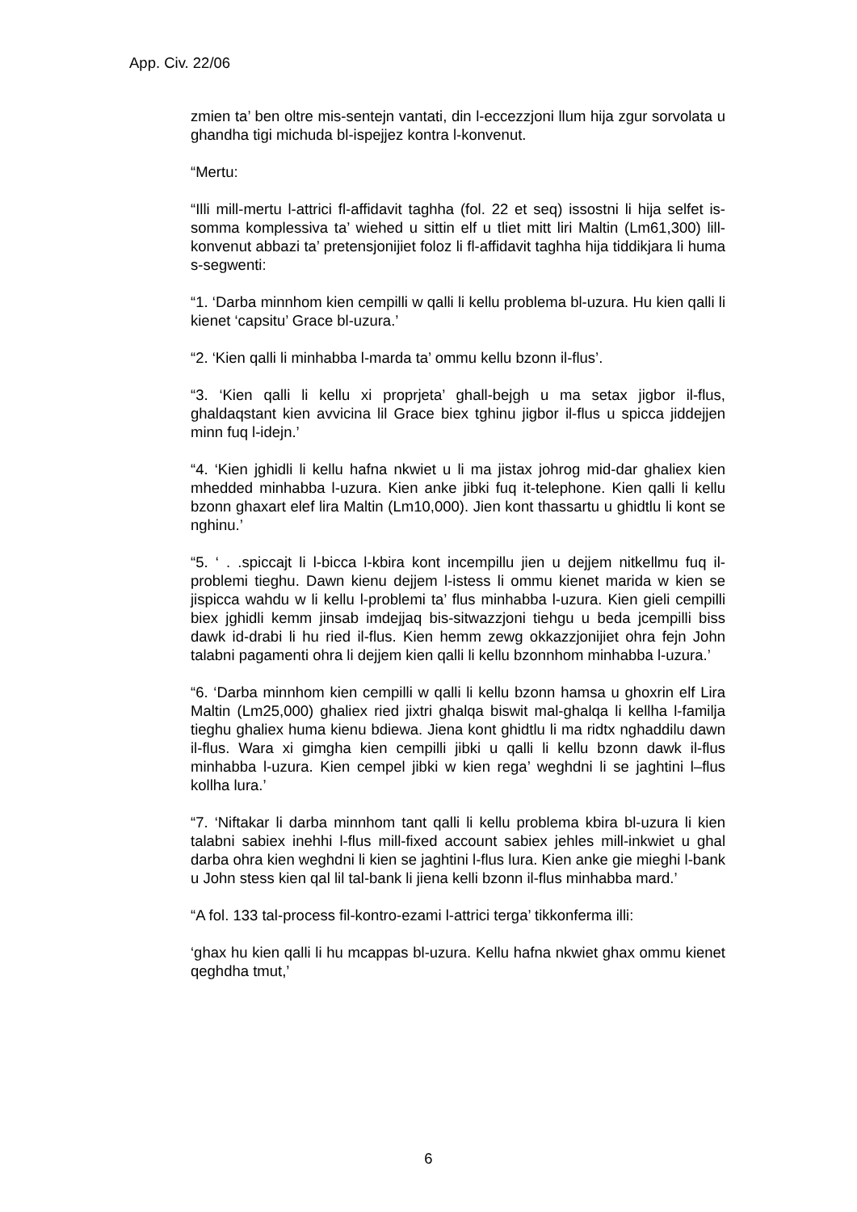App. Civ. 22/06
zmien ta’ ben oltre mis-sentejn vantati, din l-eccezzjoni llum hija zgur sorvolata u ghandha tigi michuda bl-ispejjez kontra l-konvenut.
“Mertu:
“Illi mill-mertu l-attrici fl-affidavit taghha (fol. 22 et seq) issostni li hija selfet is-somma komplessiva ta’ wiehed u sittin elf u tliet mitt liri Maltin (Lm61,300) lill-konvenut abbazi ta’ pretensjonijiet foloz li fl-affidavit taghha hija tiddikjara li huma s-segwenti:
“1. ‘Darba minnhom kien cempilli w qalli li kellu problema bl-uzura. Hu kien qalli li kienet ‘capsitu’ Grace bl-uzura.’
“2. ‘Kien qalli li minhabba l-marda ta’ ommu kellu bzonn il-flus’.
“3. ‘Kien qalli li kellu xi proprjeta’ ghall-bejgh u ma setax jigbor il-flus, ghaldaqstant kien avvicina lil Grace biex tghinu jigbor il-flus u spicca jiddejjen minn fuq l-idejn.’
“4. ‘Kien jghidli li kellu hafna nkwiet u li ma jistax johrog mid-dar ghaliex kien mhedded minhabba l-uzura. Kien anke jibki fuq it-telephone. Kien qalli li kellu bzonn ghaxart elef lira Maltin (Lm10,000). Jien kont thassartu u ghidtlu li kont se nghinu.’
“5. ‘ . .spiccajt li l-bicca l-kbira kont incempillu jien u dejjem nitkellmu fuq il-problemi tieghu. Dawn kienu dejjem l-istess li ommu kienet marida w kien se jispicca wahdu w li kellu l-problemi ta’ flus minhabba l-uzura. Kien gieli cempilli biex jghidli kemm jinsab imdejjaq bis-sitwazzjoni tiehgu u beda jcempilli biss dawk id-drabi li hu ried il-flus. Kien hemm zewg okkazzjonijiet ohra fejn John talabni pagamenti ohra li dejjem kien qalli li kellu bzonnhom minhabba l-uzura.’
“6. ‘Darba minnhom kien cempilli w qalli li kellu bzonn hamsa u ghoxrin elf Lira Maltin (Lm25,000) ghaliex ried jixtri ghalqa biswit mal-ghalqa li kellha l-familja tieghu ghaliex huma kienu bdiewa. Jiena kont ghidtlu li ma ridtx nghaddilu dawn il-flus. Wara xi gimgha kien cempilli jibki u qalli li kellu bzonn dawk il-flus minhabba l-uzura. Kien cempel jibki w kien rega’ weghdni li se jaghtini l–flus kollha lura.’
“7. ‘Niftakar li darba minnhom tant qalli li kellu problema kbira bl-uzura li kien talabni sabiex inehhi l-flus mill-fixed account sabiex jehles mill-inkwiet u ghal darba ohra kien weghdni li kien se jaghtini l-flus lura. Kien anke gie mieghi l-bank u John stess kien qal lil tal-bank li jiena kelli bzonn il-flus minhabba mard.’
“A fol. 133 tal-process fil-kontro-ezami l-attrici terga’ tikkonferma illi:
‘ghax hu kien qalli li hu mcappas bl-uzura. Kellu hafna nkwiet ghax ommu kienet qeghdha tmut,’
6